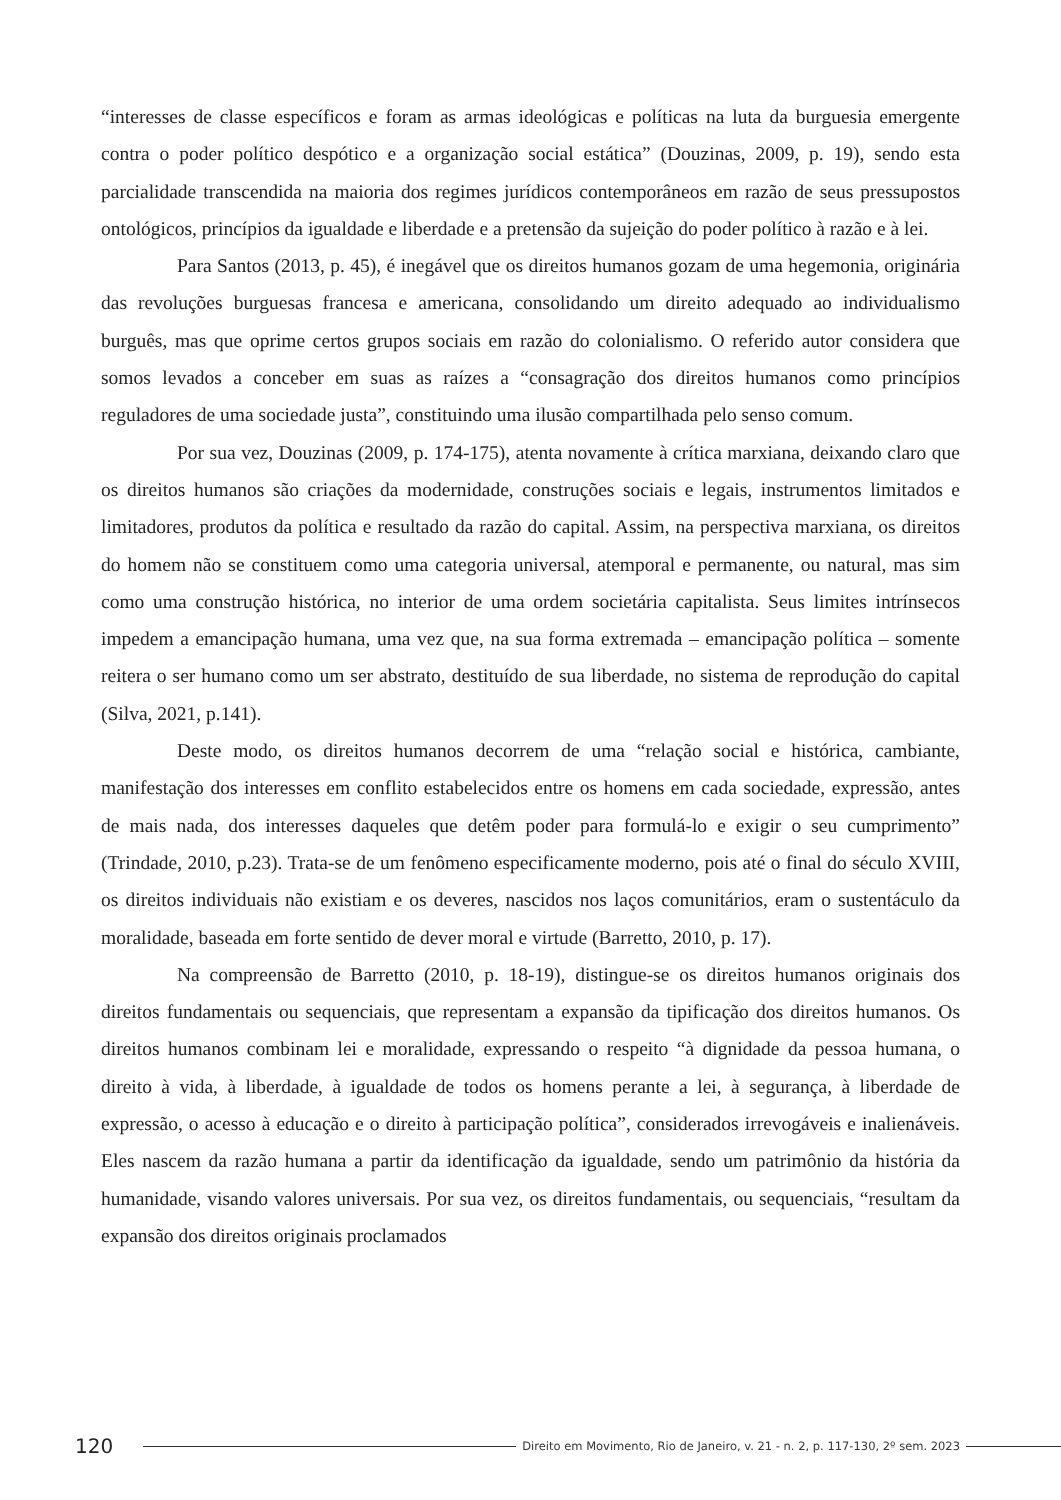“interesses de classe específicos e foram as armas ideológicas e políticas na luta da burguesia emergente contra o poder político despótico e a organização social estática” (Douzinas, 2009, p. 19), sendo esta parcialidade transcendida na maioria dos regimes jurídicos contemporâneos em razão de seus pressupostos ontológicos, princípios da igualdade e liberdade e a pretensão da sujeição do poder político à razão e à lei.
Para Santos (2013, p. 45), é inegável que os direitos humanos gozam de uma hegemonia, originária das revoluções burguesas francesa e americana, consolidando um direito adequado ao individualismo burguês, mas que oprime certos grupos sociais em razão do colonialismo. O referido autor considera que somos levados a conceber em suas as raízes a “consagração dos direitos humanos como princípios reguladores de uma sociedade justa”, constituindo uma ilusão compartilhada pelo senso comum.
Por sua vez, Douzinas (2009, p. 174-175), atenta novamente à crítica marxiana, deixando claro que os direitos humanos são criações da modernidade, construções sociais e legais, instrumentos limitados e limitadores, produtos da política e resultado da razão do capital. Assim, na perspectiva marxiana, os direitos do homem não se constituem como uma categoria universal, atemporal e permanente, ou natural, mas sim como uma construção histórica, no interior de uma ordem societária capitalista. Seus limites intrínsecos impedem a emancipação humana, uma vez que, na sua forma extremada – emancipação política – somente reitera o ser humano como um ser abstrato, destituído de sua liberdade, no sistema de reprodução do capital (Silva, 2021, p.141).
Deste modo, os direitos humanos decorrem de uma “relação social e histórica, cambiante, manifestação dos interesses em conflito estabelecidos entre os homens em cada sociedade, expressão, antes de mais nada, dos interesses daqueles que detêm poder para formulá-lo e exigir o seu cumprimento” (Trindade, 2010, p.23). Trata-se de um fenômeno especificamente moderno, pois até o final do século XVIII, os direitos individuais não existiam e os deveres, nascidos nos laços comunitários, eram o sustentáculo da moralidade, baseada em forte sentido de dever moral e virtude (Barretto, 2010, p. 17).
Na compreensão de Barretto (2010, p. 18-19), distingue-se os direitos humanos originais dos direitos fundamentais ou sequenciais, que representam a expansão da tipificação dos direitos humanos. Os direitos humanos combinam lei e moralidade, expressando o respeito “à dignidade da pessoa humana, o direito à vida, à liberdade, à igualdade de todos os homens perante a lei, à segurança, à liberdade de expressão, o acesso à educação e o direito à participação política”, considerados irrevogáveis e inalienáveis. Eles nascem da razão humana a partir da identificação da igualdade, sendo um patrimônio da história da humanidade, visando valores universais. Por sua vez, os direitos fundamentais, ou sequenciais, “resultam da expansão dos direitos originais proclamados
120 Direito em Movimento, Rio de Janeiro, v. 21 - n. 2, p. 117-130, 2º sem. 2023